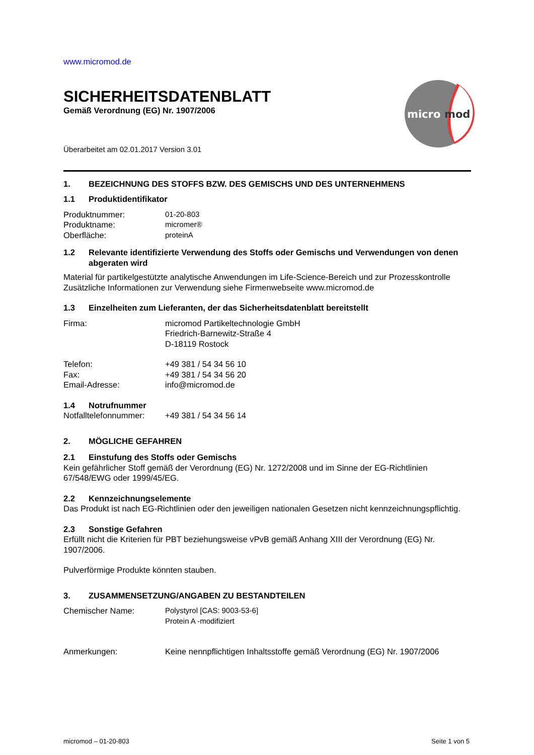micro
mod
www.micromod.de
SICHERHEITSDATENBLATT
Gemäß Verordnung (EG) Nr. 1907/2006
Überarbeitet am 02.01.2017 Version 3.01
1. BEZEICHNUNG DES STOFFS BZW. DES GEMISCHS UND DES UNTERNEHMENS
1.1 Produktidentifikator
Produktnummer: 01-20-803
Produktname: micromer®
Oberfläche: proteinA
1.2 Relevante identifizierte Verwendung des Stoffs oder Gemischs und Verwendungen von denen abgeraten wird
Material für partikelgestützte analytische Anwendungen im Life-Science-Bereich und zur Prozesskontrolle
Zusätzliche Informationen zur Verwendung siehe Firmenwebseite www.micromod.de
1.3 Einzelheiten zum Lieferanten, der das Sicherheitsdatenblatt bereitstellt
Firma: micromod Partikeltechnologie GmbH
Friedrich-Barnewitz-Straße 4
D-18119 Rostock
Telefon: +49 381 / 54 34 56 10
Fax: +49 381 / 54 34 56 20
Email-Adresse: info@micromod.de
1.4 Notrufnummer
Notfalltelefonnummer: +49 381 / 54 34 56 14
2. MÖGLICHE GEFAHREN
2.1 Einstufung des Stoffs oder Gemischs
Kein gefährlicher Stoff gemäß der Verordnung (EG) Nr. 1272/2008 und im Sinne der EG-Richtlinien 67/548/EWG oder 1999/45/EG.
2.2 Kennzeichnungselemente
Das Produkt ist nach EG-Richtlinien oder den jeweiligen nationalen Gesetzen nicht kennzeichnungspflichtig.
2.3 Sonstige Gefahren
Erfüllt nicht die Kriterien für PBT beziehungsweise vPvB gemäß Anhang XIII der Verordnung (EG) Nr. 1907/2006.
Pulverförmige Produkte könnten stauben.
3. ZUSAMMENSETZUNG/ANGABEN ZU BESTANDTEILEN
Chemischer Name: Polystyrol [CAS: 9003-53-6]
Protein A -modifiziert
Anmerkungen: Keine nennpflichtigen Inhaltsstoffe gemäß Verordnung (EG) Nr. 1907/2006
micromod – 01-20-803 Seite 1 von 5